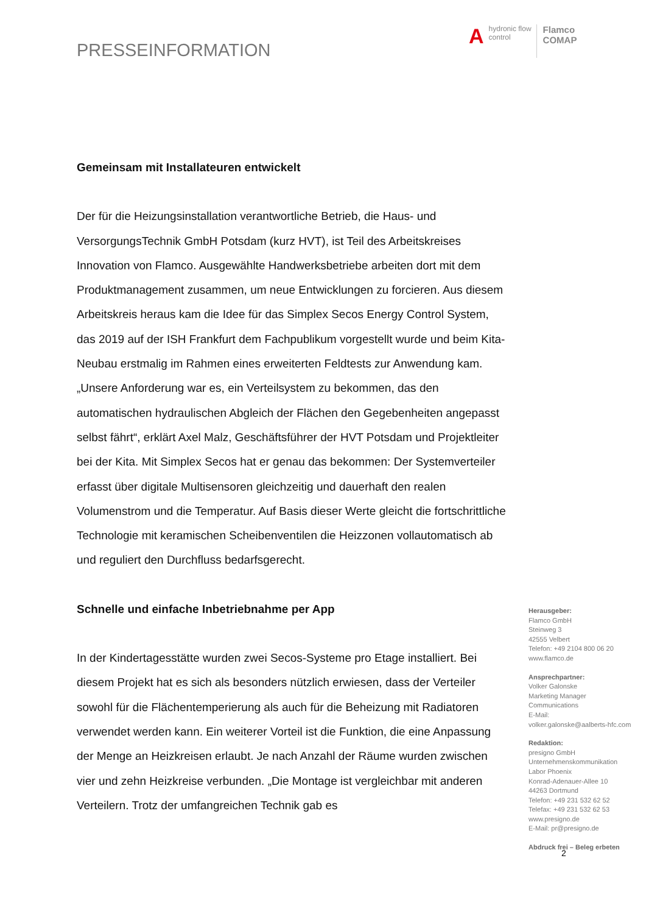PRESSEINFORMATION
Ahydronic flow
control Flamco
COMAP
Gemeinsam mit Installateuren entwickelt
Der für die Heizungsinstallation verantwortliche Betrieb, die Haus- und VersorgungsTechnik GmbH Potsdam (kurz HVT), ist Teil des Arbeitskreises Innovation von Flamco. Ausgewählte Handwerksbetriebe arbeiten dort mit dem Produktmanagement zusammen, um neue Entwicklungen zu forcieren. Aus diesem Arbeitskreis heraus kam die Idee für das Simplex Secos Energy Control System, das 2019 auf der ISH Frankfurt dem Fachpublikum vorgestellt wurde und beim Kita-Neubau erstmalig im Rahmen eines erweiterten Feldtests zur Anwendung kam. „Unsere Anforderung war es, ein Verteilsystem zu bekommen, das den automatischen hydraulischen Abgleich der Flächen den Gegebenheiten angepasst selbst fährt“, erklärt Axel Malz, Geschäftsführer der HVT Potsdam und Projektleiter bei der Kita. Mit Simplex Secos hat er genau das bekommen: Der Systemverteiler erfasst über digitale Multisensoren gleichzeitig und dauerhaft den realen Volumenstrom und die Temperatur. Auf Basis dieser Werte gleicht die fortschrittliche Technologie mit keramischen Scheibenventilen die Heizzonen vollautomatisch ab und reguliert den Durchfluss bedarfsgerecht.
Schnelle und einfache Inbetriebnahme per App
In der Kindertagesstätte wurden zwei Secos-Systeme pro Etage installiert. Bei diesem Projekt hat es sich als besonders nützlich erwiesen, dass der Verteiler sowohl für die Flächentemperierung als auch für die Beheizung mit Radiatoren verwendet werden kann. Ein weiterer Vorteil ist die Funktion, die eine Anpassung der Menge an Heizkreisen erlaubt. Je nach Anzahl der Räume wurden zwischen vier und zehn Heizkreise verbunden. „Die Montage ist vergleichbar mit anderen Verteilern. Trotz der umfangreichen Technik gab es
Herausgeber:
Flamco GmbH
Steinweg 3
42555 Velbert
Telefon: +49 2104 800 06 20
www.flamco.de
Ansprechpartner:
Volker Galonske
Marketing Manager
Communications
E-Mail:
volker.galonske@aalberts-hfc.com
Redaktion:
presigno GmbH
Unternehmenskommunikation
Labor Phoenix
Konrad-Adenauer-Allee 10
44263 Dortmund
Telefon: +49 231 532 62 52
Telefax: +49 231 532 62 53
www.presigno.de
E-Mail: pr@presigno.de
Abdruck frei – Beleg erbeten
2